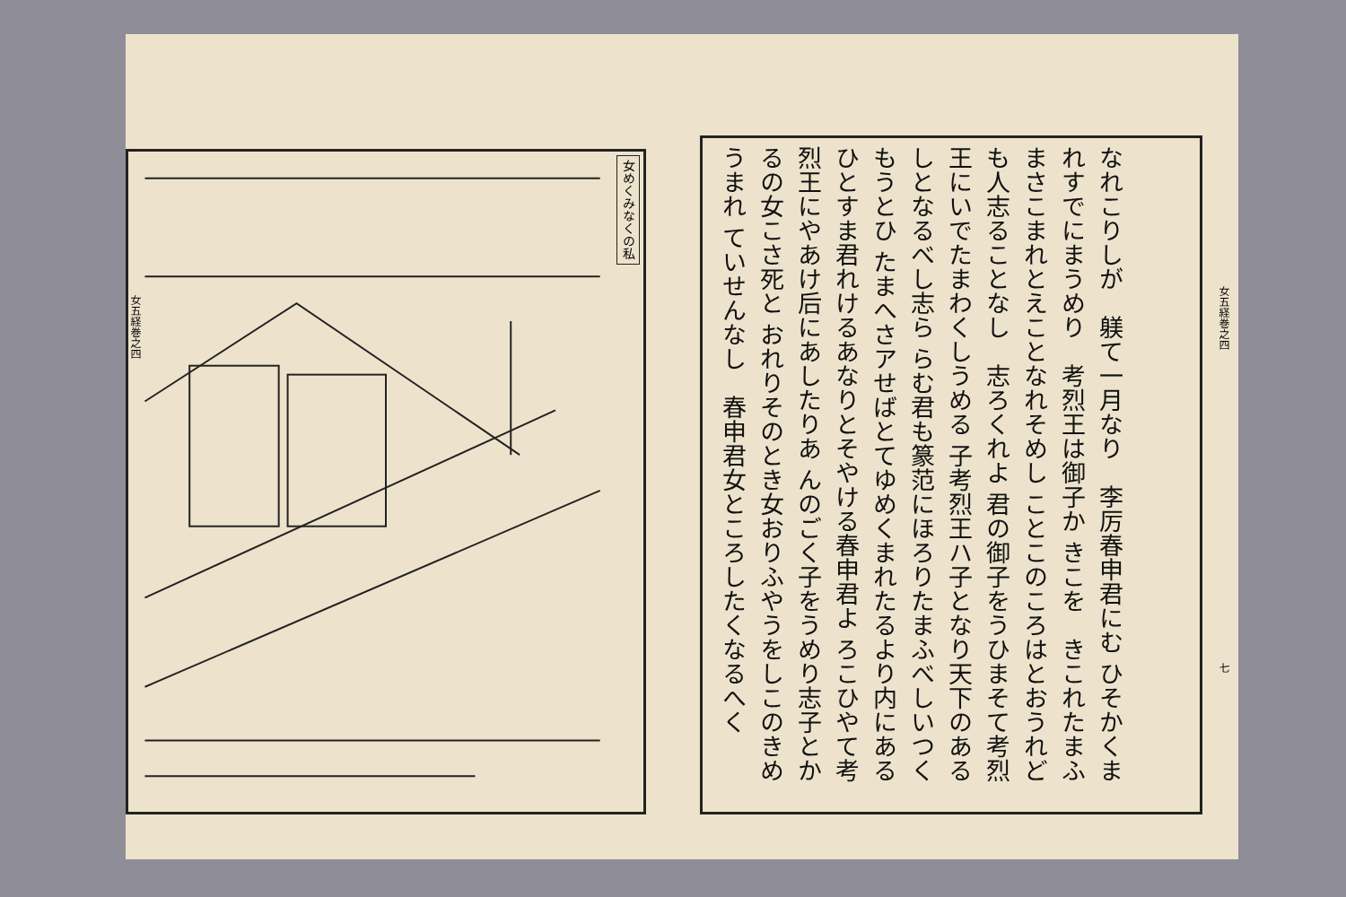女五経巻之四
女めくみなくの私
女五経巻之四
七
なれこりしが　躾て一月なり　李厉春申君にむ ひそかくまれすでにまうめり　考烈王は御子か きこを　きこれたまふまさこまれとえことなれそめし ことこのころはとおうれども人志ることなし　志ろくれよ 君の御子をうひまそて考烈王にいでたまわくしうめる 子考烈王ハ子となり天下のあるしとなるべし志ら らむ君も篆范にほろりたまふべしいつくもうとひ たまへさアせばとてゆめくまれたるより内にある ひとすま君れけるあなりとそやける春申君よ ろこひやて考烈王にやあけ后にあしたりあ んのごく子をうめり志子とかるの女こさ死と おれりそのとき女おりふやうをしこのきめうまれ ていせんなし　春申君女ところしたくなるへく